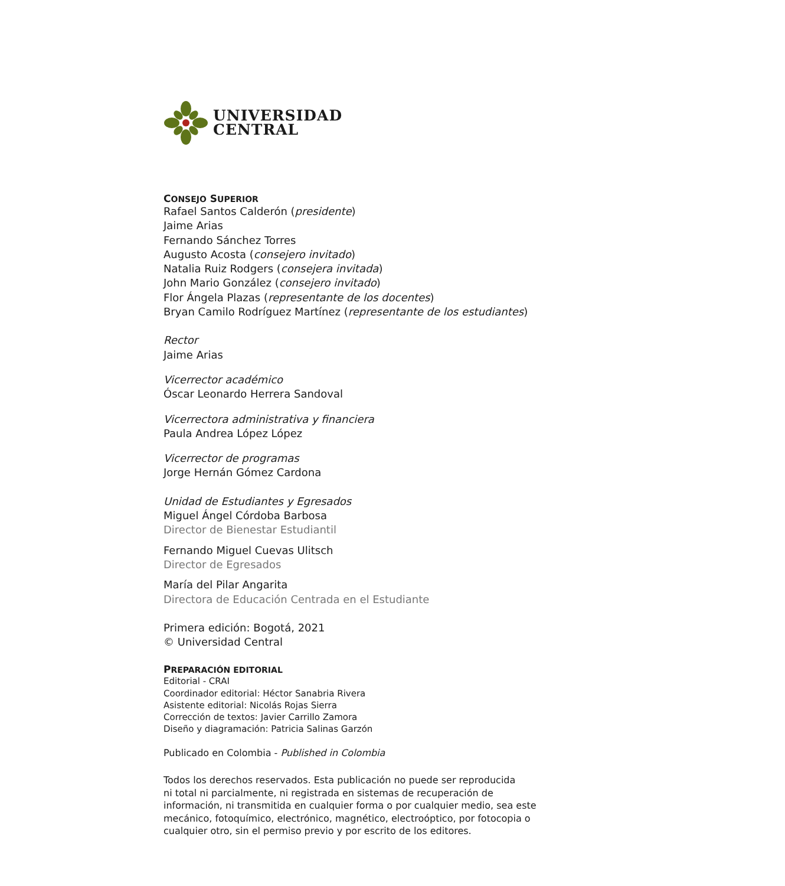UNIVERSIDAD
CENTRAL
CONSEJO SUPERIOR
Rafael Santos Calderón (presidente)
Jaime Arias
Fernando Sánchez Torres
Augusto Acosta (consejero invitado)
Natalia Ruiz Rodgers (consejera invitada)
John Mario González (consejero invitado)
Flor Ángela Plazas (representante de los docentes)
Bryan Camilo Rodríguez Martínez (representante de los estudiantes)
Rector
Jaime Arias
Vicerrector académico
Óscar Leonardo Herrera Sandoval
Vicerrectora administrativa y financiera
Paula Andrea López López
Vicerrector de programas
Jorge Hernán Gómez Cardona
Unidad de Estudiantes y Egresados
Miguel Ángel Córdoba Barbosa
Director de Bienestar Estudiantil
Fernando Miguel Cuevas Ulitsch
Director de Egresados
María del Pilar Angarita
Directora de Educación Centrada en el Estudiante
Primera edición: Bogotá, 2021
© Universidad Central
PREPARACIÓN EDITORIAL
Editorial - CRAI
Coordinador editorial: Héctor Sanabria Rivera
Asistente editorial: Nicolás Rojas Sierra
Corrección de textos: Javier Carrillo Zamora
Diseño y diagramación: Patricia Salinas Garzón
Publicado en Colombia - Published in Colombia
Todos los derechos reservados. Esta publicación no puede ser reproducida
ni total ni parcialmente, ni registrada en sistemas de recuperación de
información, ni transmitida en cualquier forma o por cualquier medio, sea este
mecánico, fotoquímico, electrónico, magnético, electroóptico, por fotocopia o
cualquier otro, sin el permiso previo y por escrito de los editores.